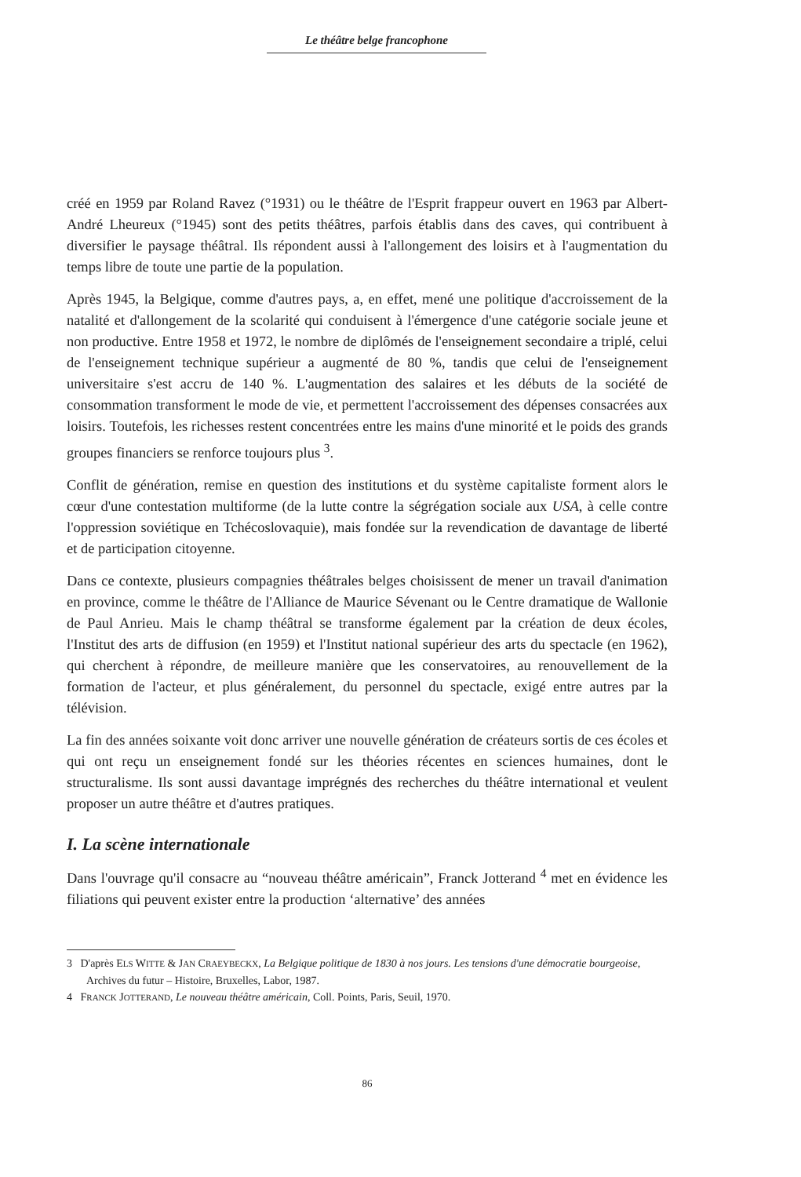Le théâtre belge francophone
créé en 1959 par Roland Ravez (°1931) ou le théâtre de l'Esprit frappeur ouvert en 1963 par Albert-André Lheureux (°1945) sont des petits théâtres, parfois établis dans des caves, qui contribuent à diversifier le paysage théâtral. Ils répondent aussi à l'allongement des loisirs et à l'augmentation du temps libre de toute une partie de la population.
Après 1945, la Belgique, comme d'autres pays, a, en effet, mené une politique d'accroissement de la natalité et d'allongement de la scolarité qui conduisent à l'émergence d'une catégorie sociale jeune et non productive. Entre 1958 et 1972, le nombre de diplômés de l'enseignement secondaire a triplé, celui de l'enseignement technique supérieur a augmenté de 80 %, tandis que celui de l'enseignement universitaire s'est accru de 140 %. L'augmentation des salaires et les débuts de la société de consommation transforment le mode de vie, et permettent l'accroissement des dépenses consacrées aux loisirs. Toutefois, les richesses restent concentrées entre les mains d'une minorité et le poids des grands groupes financiers se renforce toujours plus <sup>3</sup>.
Conflit de génération, remise en question des institutions et du système capitaliste forment alors le cœur d'une contestation multiforme (de la lutte contre la ségrégation sociale aux USA, à celle contre l'oppression soviétique en Tchécoslovaquie), mais fondée sur la revendication de davantage de liberté et de participation citoyenne.
Dans ce contexte, plusieurs compagnies théâtrales belges choisissent de mener un travail d'animation en province, comme le théâtre de l'Alliance de Maurice Sévenant ou le Centre dramatique de Wallonie de Paul Anrieu. Mais le champ théâtral se transforme également par la création de deux écoles, l'Institut des arts de diffusion (en 1959) et l'Institut national supérieur des arts du spectacle (en 1962), qui cherchent à répondre, de meilleure manière que les conservatoires, au renouvellement de la formation de l'acteur, et plus généralement, du personnel du spectacle, exigé entre autres par la télévision.
La fin des années soixante voit donc arriver une nouvelle génération de créateurs sortis de ces écoles et qui ont reçu un enseignement fondé sur les théories récentes en sciences humaines, dont le structuralisme. Ils sont aussi davantage imprégnés des recherches du théâtre international et veulent proposer un autre théâtre et d'autres pratiques.
I. La scène internationale
Dans l'ouvrage qu'il consacre au “nouveau théâtre américain”, Franck Jotterand <sup>4</sup> met en évidence les filiations qui peuvent exister entre la production ‘alternative’ des années
3 D'après ELS WITTE & JAN CRAEYBECKX, La Belgique politique de 1830 à nos jours. Les tensions d'une démocratie bourgeoise, Archives du futur – Histoire, Bruxelles, Labor, 1987.
4 FRANCK JOTTERAND, Le nouveau théâtre américain, Coll. Points, Paris, Seuil, 1970.
86